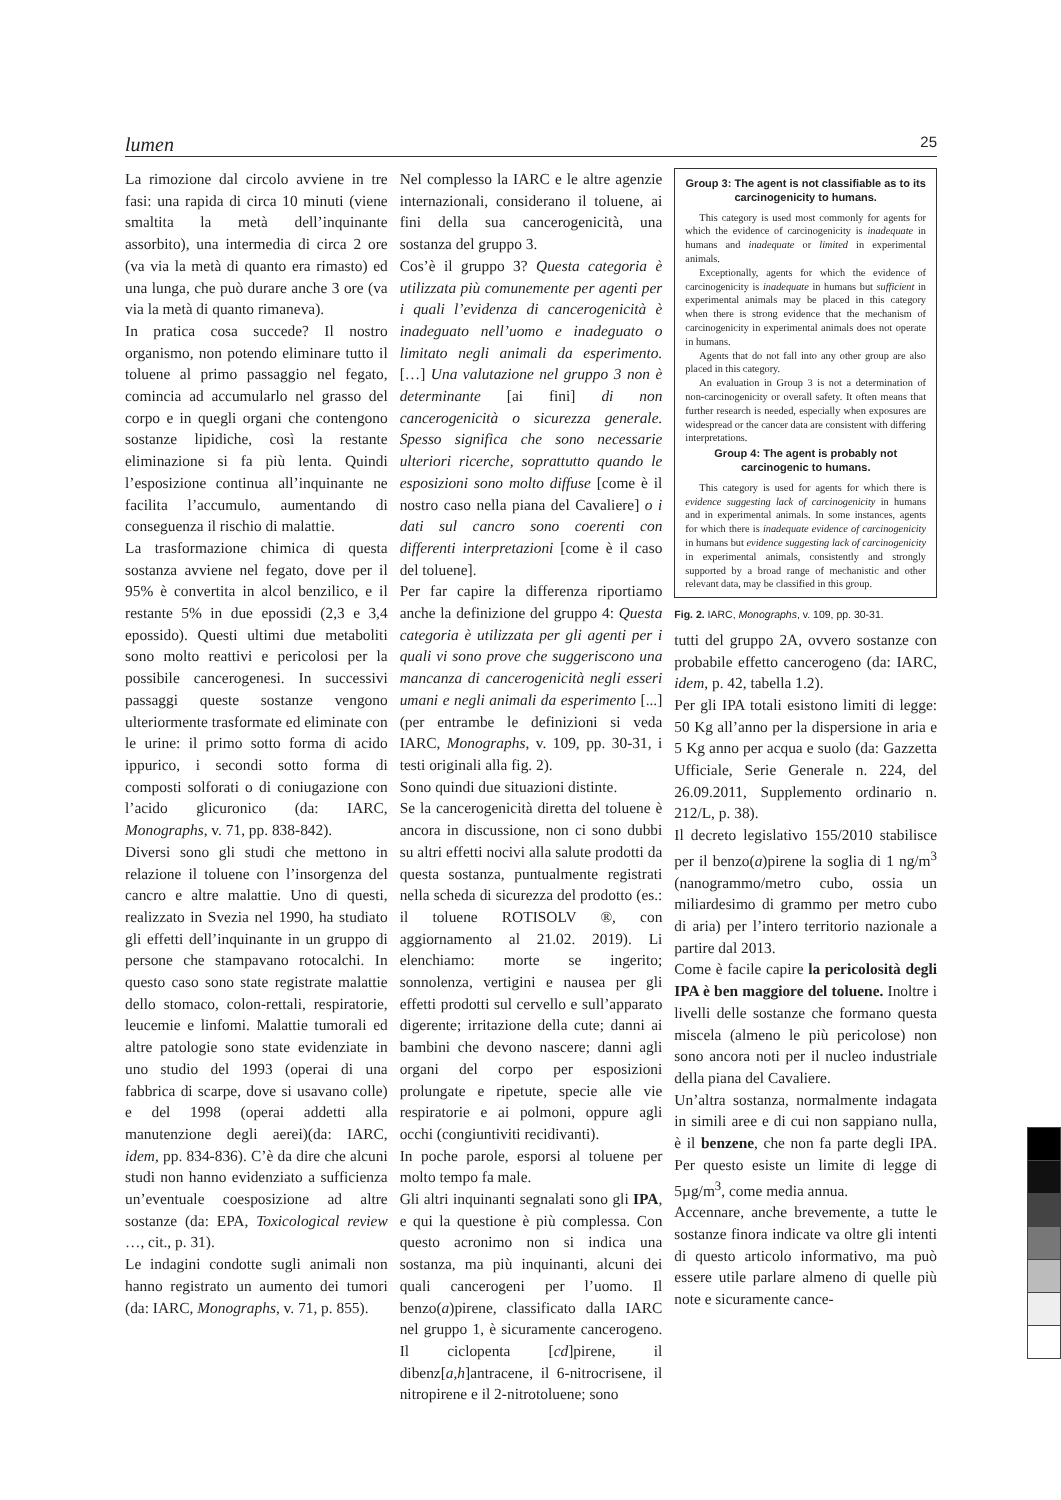lumen 25
La rimozione dal circolo avviene in tre fasi: una rapida di circa 10 minuti (viene smaltita la metà dell’inquinante assorbito), una intermedia di circa 2 ore (va via la metà di quanto era rimasto) ed una lunga, che può durare anche 3 ore (va via la metà di quanto rimaneva).
In pratica cosa succede? Il nostro organismo, non potendo eliminare tutto il toluene al primo passaggio nel fegato, comincia ad accumularlo nel grasso del corpo e in quegli organi che contengono sostanze lipidiche, così la restante eliminazione si fa più lenta. Quindi l’esposizione continua all’inquinante ne facilita l’accumulo, aumentando di conseguenza il rischio di malattie.
La trasformazione chimica di questa sostanza avviene nel fegato, dove per il 95% è convertita in alcol benzilico, e il restante 5% in due epossidi (2,3 e 3,4 epossido). Questi ultimi due metaboliti sono molto reattivi e pericolosi per la possibile cancerogenesi. In successivi passaggi queste sostanze vengono ulteriormente trasformate ed eliminate con le urine: il primo sotto forma di acido ippurico, i secondi sotto forma di composti solforati o di coniugazione con l’acido glicuronico (da: IARC, Monographs, v. 71, pp. 838-842).
Diversi sono gli studi che mettono in relazione il toluene con l’insorgenza del cancro e altre malattie. Uno di questi, realizzato in Svezia nel 1990, ha studiato gli effetti dell’inquinante in un gruppo di persone che stampavano rotocalchi. In questo caso sono state registrate malattie dello stomaco, colon-rettali, respiratorie, leucemie e linfomi. Malattie tumorali ed altre patologie sono state evidenziate in uno studio del 1993 (operai di una fabbrica di scarpe, dove si usavano colle) e del 1998 (operai addetti alla manutenzione degli aerei)(da: IARC, idem, pp. 834-836). C’è da dire che alcuni studi non hanno evidenziato a sufficienza un’eventuale coesposizione ad altre sostanze (da: EPA, Toxicological review …, cit., p. 31).
Le indagini condotte sugli animali non hanno registrato un aumento dei tumori (da: IARC, Monographs, v. 71, p. 855).
Nel complesso la IARC e le altre agenzie internazionali, considerano il toluene, ai fini della sua cancerogenicità, una sostanza del gruppo 3.
Cos’è il gruppo 3? Questa categoria è utilizzata più comunemente per agenti per i quali l’evidenza di cancerogenicità è inadeguato nell’uomo e inadeguato o limitato negli animali da esperimento. […] Una valutazione nel gruppo 3 non è determinante [ai fini] di non cancerogenicità o sicurezza generale. Spesso significa che sono necessarie ulteriori ricerche, soprattutto quando le esposizioni sono molto diffuse [come è il nostro caso nella piana del Cavaliere] o i dati sul cancro sono coerenti con differenti interpretazioni [come è il caso del toluene].
Per far capire la differenza riportiamo anche la definizione del gruppo 4: Questa categoria è utilizzata per gli agenti per i quali vi sono prove che suggeriscono una mancanza di cancerogenicità negli esseri umani e negli animali da esperimento [...] (per entrambe le definizioni si veda IARC, Monographs, v. 109, pp. 30-31, i testi originali alla fig. 2).
Sono quindi due situazioni distinte.
Se la cancerogenicità diretta del toluene è ancora in discussione, non ci sono dubbi su altri effetti nocivi alla salute prodotti da questa sostanza, puntualmente registrati nella scheda di sicurezza del prodotto (es.: il toluene ROTISOLV ®, con aggiornamento al 21.02. 2019). Li elenchiamo: morte se ingerito; sonnolenza, vertigini e nausea per gli effetti prodotti sul cervello e sull’apparato digerente; irritazione della cute; danni ai bambini che devono nascere; danni agli organi del corpo per esposizioni prolungate e ripetute, specie alle vie respiratorie e ai polmoni, oppure agli occhi (congiuntiviti recidivanti).
In poche parole, esporsi al toluene per molto tempo fa male.
Gli altri inquinanti segnalati sono gli IPA, e qui la questione è più complessa. Con questo acronimo non si indica una sostanza, ma più inquinanti, alcuni dei quali cancerogeni per l’uomo. Il benzo(a)pirene, classificato dalla IARC nel gruppo 1, è sicuramente cancerogeno. Il ciclopenta [cd]pirene, il dibenz[a,h]antracene, il 6-nitrocrisene, il nitropirene e il 2-nitrotoluene; sono
Group 3: The agent is not classifiable as to its carcinogenicity to humans.
This category is used most commonly for agents for which the evidence of carcinogenicity is inadequate in humans and inadequate or limited in experimental animals.
Exceptionally, agents for which the evidence of carcinogenicity is inadequate in humans but sufficient in experimental animals may be placed in this category when there is strong evidence that the mechanism of carcinogenicity in experimental animals does not operate in humans.
Agents that do not fall into any other group are also placed in this category.
An evaluation in Group 3 is not a determination of non-carcinogenicity or overall safety. It often means that further research is needed, especially when exposures are widespread or the cancer data are consistent with differing interpretations.
Group 4: The agent is probably not carcinogenic to humans.
This category is used for agents for which there is evidence suggesting lack of carcinogenicity in humans and in experimental animals. In some instances, agents for which there is inadequate evidence of carcinogenicity in humans but evidence suggesting lack of carcinogenicity in experimental animals, consistently and strongly supported by a broad range of mechanistic and other relevant data, may be classified in this group.
Fig. 2. IARC, Monographs, v. 109, pp. 30-31.
tutti del gruppo 2A, ovvero sostanze con probabile effetto cancerogeno (da: IARC, idem, p. 42, tabella 1.2).
Per gli IPA totali esistono limiti di legge: 50 Kg all’anno per la dispersione in aria e 5 Kg anno per acqua e suolo (da: Gazzetta Ufficiale, Serie Generale n. 224, del 26.09.2011, Supplemento ordinario n. 212/L, p. 38).
Il decreto legislativo 155/2010 stabilisce per il benzo(a)pirene la soglia di 1 ng/m<sup>3</sup> (nanogrammo/metro cubo, ossia un miliardesimo di grammo per metro cubo di aria) per l’intero territorio nazionale a partire dal 2013.
Come è facile capire la pericolosità degli IPA è ben maggiore del toluene. Inoltre i livelli delle sostanze che formano questa miscela (almeno le più pericolose) non sono ancora noti per il nucleo industriale della piana del Cavaliere.
Un’altra sostanza, normalmente indagata in simili aree e di cui non sappiano nulla, è il benzene, che non fa parte degli IPA. Per questo esiste un limite di legge di 5µg/m<sup>3</sup>, come media annua.
Accennare, anche brevemente, a tutte le sostanze finora indicate va oltre gli intenti di questo articolo informativo, ma può essere utile parlare almeno di quelle più note e sicuramente cance-